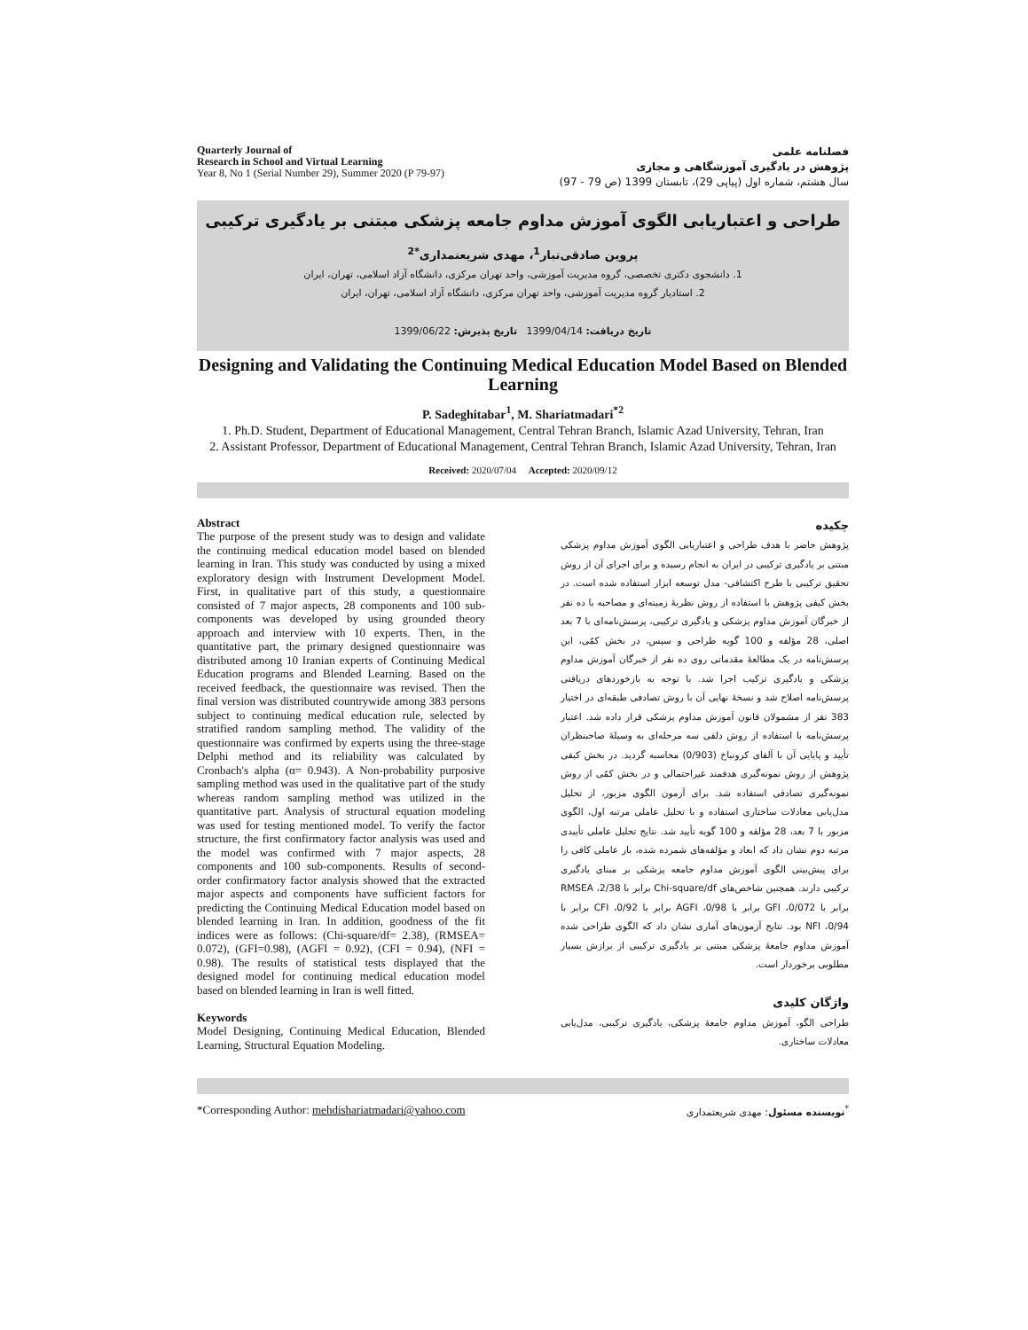Quarterly Journal of
Research in School and Virtual Learning
Year 8, No 1 (Serial Number 29), Summer 2020 (P 79-97)
فصلنامه علمی
پژوهش در یادگیری آموزشگاهی و مجازی
سال هشتم، شماره اول (پیاپی 29)، تابستان 1399 (ص 79 - 97)
طراحی و اعتباریابی الگوی آموزش مداوم جامعه پزشکی مبتنی بر یادگیری ترکیبی
پروین صادقی‌تبار<sup>1</sup>، مهدی شریعتمداری<sup>*2</sup>
1. دانشجوی دکتری تخصصی، گروه مدیریت آموزشی، واحد تهران مرکزی، دانشگاه آزاد اسلامی، تهران، ایران
2. استادیار گروه مدیریت آموزشی، واحد تهران مرکزی، دانشگاه آزاد اسلامی، تهران، ایران
تاریخ دریافت: 1399/04/14 تاریخ پذیرش: 1399/06/22
Designing and Validating the Continuing Medical Education Model Based on Blended Learning
P. Sadeghitabar<sup>1</sup>, M. Shariatmadari<sup>*2</sup>
1. Ph.D. Student, Department of Educational Management, Central Tehran Branch, Islamic Azad University, Tehran, Iran
2. Assistant Professor, Department of Educational Management, Central Tehran Branch, Islamic Azad University, Tehran, Iran
Received: 2020/07/04 Accepted: 2020/09/12
Abstract
The purpose of the present study was to design and validate the continuing medical education model based on blended learning in Iran. This study was conducted by using a mixed exploratory design with Instrument Development Model. First, in qualitative part of this study, a questionnaire consisted of 7 major aspects, 28 components and 100 sub-components was developed by using grounded theory approach and interview with 10 experts. Then, in the quantitative part, the primary designed questionnaire was distributed among 10 Iranian experts of Continuing Medical Education programs and Blended Learning. Based on the received feedback, the questionnaire was revised. Then the final version was distributed countrywide among 383 persons subject to continuing medical education rule, selected by stratified random sampling method. The validity of the questionnaire was confirmed by experts using the three-stage Delphi method and its reliability was calculated by Cronbach's alpha (α= 0.943). A Non-probability purposive sampling method was used in the qualitative part of the study whereas random sampling method was utilized in the quantitative part. Analysis of structural equation modeling was used for testing mentioned model. To verify the factor structure, the first confirmatory factor analysis was used and the model was confirmed with 7 major aspects, 28 components and 100 sub-components. Results of second-order confirmatory factor analysis showed that the extracted major aspects and components have sufficient factors for predicting the Continuing Medical Education model based on blended learning in Iran. In addition, goodness of the fit indices were as follows: (Chi-square/df= 2.38), (RMSEA= 0.072), (GFI=0.98), (AGFI = 0.92), (CFI = 0.94), (NFI = 0.98). The results of statistical tests displayed that the designed model for continuing medical education model based on blended learning in Iran is well fitted.
Keywords
Model Designing, Continuing Medical Education, Blended Learning, Structural Equation Modeling.
چکیده
پژوهش حاضر با هدف طراحی و اعتباریابی الگوی آموزش مداوم پزشکی مبتنی بر یادگیری ترکیبی در ایران به انجام رسیده و برای اجرای آن از روش تحقیق ترکیبی با طرح اکتشافی- مدل توسعه ابزار استفاده شده است. در بخش کیفی پژوهش با استفاده از روش نظریهٔ زمینه‌ای و مصاحبه با ده نفر از خبرگان آموزش مداوم پزشکی و یادگیری ترکیبی، پرسش‌نامه‌ای با 7 بعد اصلی، 28 مؤلفه و 100 گویه طراحی و سپس، در بخش کمّی، این پرسش‌نامه در یک مطالعهٔ مقدماتی روی ده نفر از خبرگان آموزش مداوم پزشکی و یادگیری ترکیب اجرا شد. با توجه به بازخوردهای دریافتی پرسش‌نامه اصلاح شد و نسخهٔ نهایی آن با روش تصادفی طبقه‌ای در اختیار 383 نفر از مشمولان قانون آموزش مداوم پزشکی قرار داده شد. اعتبار پرسش‌نامه با استفاده از روش دلفی سه مرحله‌ای به وسیلهٔ صاحبنظران تأیید و پایایی آن با آلفای کرونباخ (0/903) محاسبه گردید. در بخش کیفی پژوهش از روش نمونه‌گیری هدفمند غیراحتمالی و در بخش کمّی از روش نمونه‌گیری تصادفی استفاده شد. برای آزمون الگوی مزبور، از تحلیل مدل‌یابی معادلات ساختاری استفاده و با تحلیل عاملی مرتبه اول، الگوی مزبور با 7 بعد، 28 مؤلفه و 100 گویه تأیید شد. نتایج تحلیل عاملی تأییدی مرتبه دوم نشان داد که ابعاد و مؤلفه‌های شمرده شده، بار عاملی کافی را برای پیش‌بینی الگوی آموزش مداوم جامعه پزشکی بر مبنای یادگیری ترکیبی دارند. همچنین شاخص‌های Chi-square/df برابر با 2/38، RMSEA برابر با 0/072، GFI برابر با 0/98، AGFI برابر با 0/92، CFI برابر با 0/94، NFI بود. نتایج آزمون‌های آماری نشان داد که الگوی طراحی شده آموزش مداوم جامعهٔ پزشکی مبتنی بر یادگیری ترکیبی از برازش بسیار مطلوبی برخوردار است.
واژگان کلیدی
طراحی الگو، آموزش مداوم جامعهٔ پزشکی، یادگیری ترکیبی، مدل‌یابی معادلات ساختاری.
*Corresponding Author: mehdishariatmadari@yahoo.com
<sup>*</sup> نویسنده مسئول: مهدی شریعتمداری